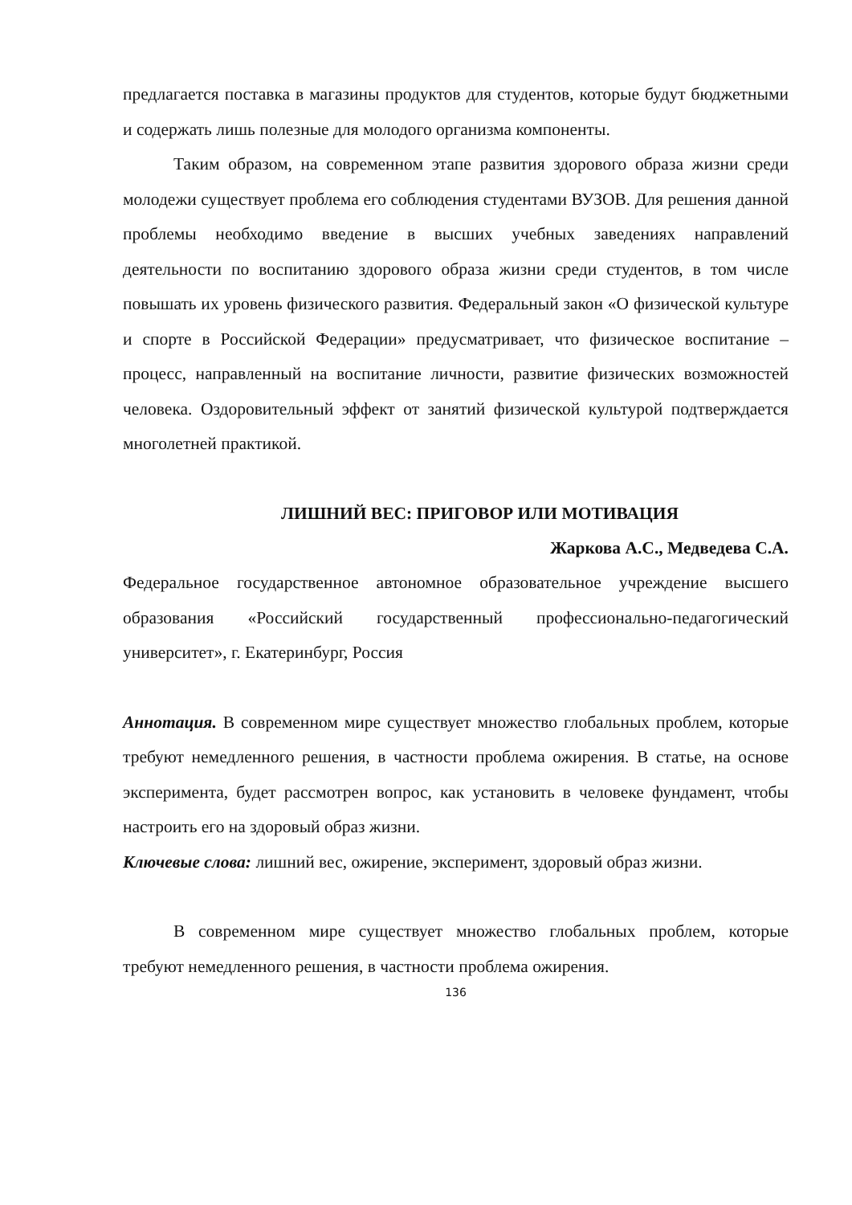предлагается поставка в магазины продуктов для студентов, которые будут бюджетными и содержать лишь полезные для молодого организма компоненты.
Таким образом, на современном этапе развития здорового образа жизни среди молодежи существует проблема его соблюдения студентами ВУЗОВ. Для решения данной проблемы необходимо введение в высших учебных заведениях направлений деятельности по воспитанию здорового образа жизни среди студентов, в том числе повышать их уровень физического развития. Федеральный закон «О физической культуре и спорте в Российской Федерации» предусматривает, что физическое воспитание – процесс, направленный на воспитание личности, развитие физических возможностей человека. Оздоровительный эффект от занятий физической культурой подтверждается многолетней практикой.
ЛИШНИЙ ВЕС: ПРИГОВОР ИЛИ МОТИВАЦИЯ
Жаркова А.С., Медведева С.А.
Федеральное государственное автономное образовательное учреждение высшего образования «Российский государственный профессионально-педагогический университет», г. Екатеринбург, Россия
Аннотация. В современном мире существует множество глобальных проблем, которые требуют немедленного решения, в частности проблема ожирения. В статье, на основе эксперимента, будет рассмотрен вопрос, как установить в человеке фундамент, чтобы настроить его на здоровый образ жизни.
Ключевые слова: лишний вес, ожирение, эксперимент, здоровый образ жизни.
В современном мире существует множество глобальных проблем, которые требуют немедленного решения, в частности проблема ожирения.
136